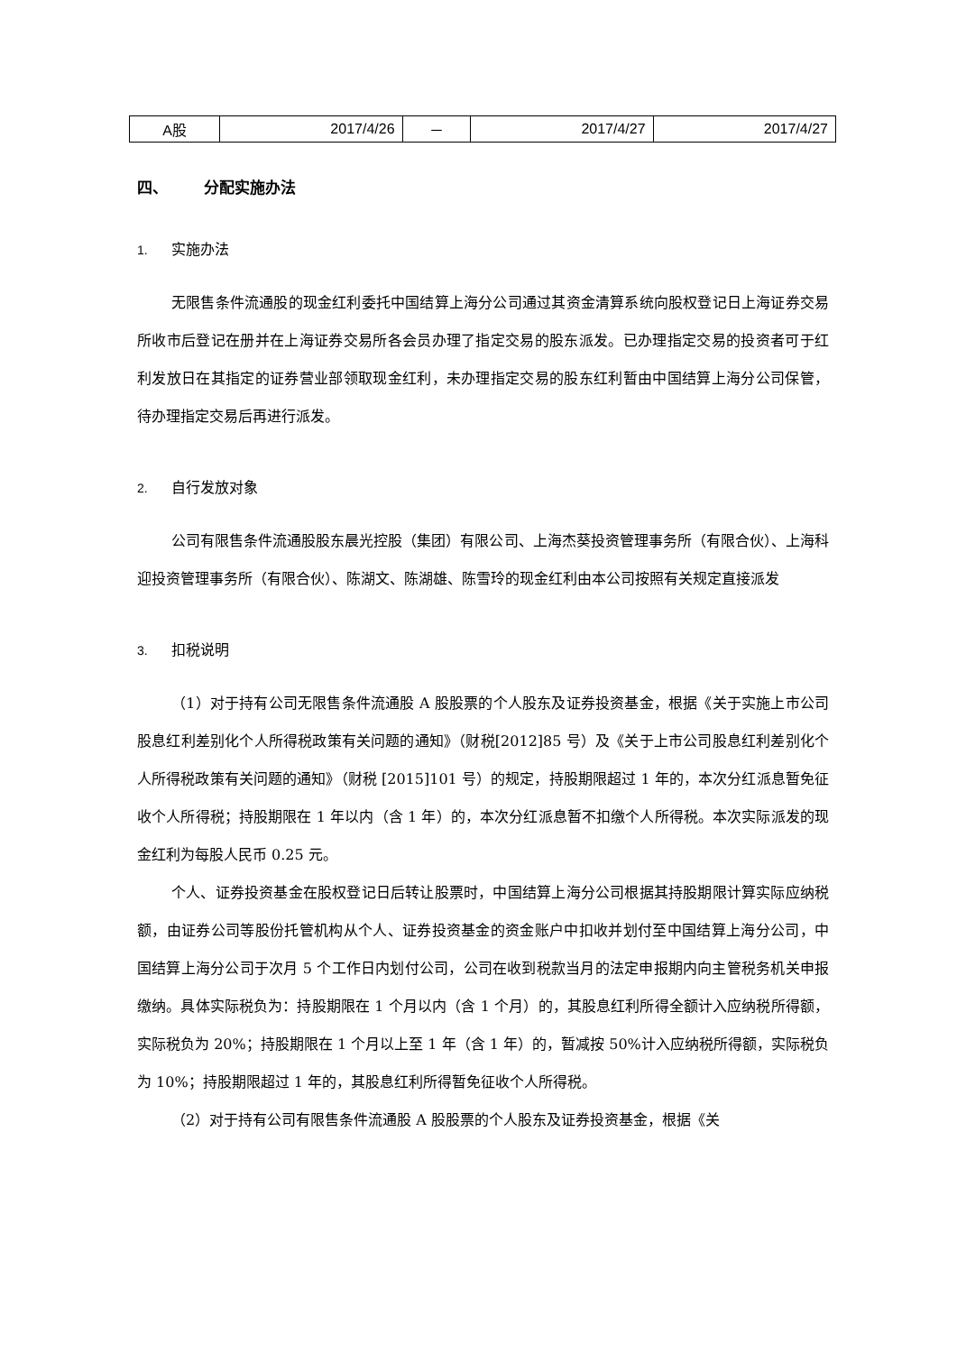| A股 | 2017/4/26 | － | 2017/4/27 | 2017/4/27 |
四、 分配实施办法
1. 实施办法
无限售条件流通股的现金红利委托中国结算上海分公司通过其资金清算系统向股权登记日上海证券交易所收市后登记在册并在上海证券交易所各会员办理了指定交易的股东派发。已办理指定交易的投资者可于红利发放日在其指定的证券营业部领取现金红利，未办理指定交易的股东红利暂由中国结算上海分公司保管，待办理指定交易后再进行派发。
2. 自行发放对象
公司有限售条件流通股股东晨光控股（集团）有限公司、上海杰葵投资管理事务所（有限合伙）、上海科迎投资管理事务所（有限合伙）、陈湖文、陈湖雄、陈雪玲的现金红利由本公司按照有关规定直接派发
3. 扣税说明
（1）对于持有公司无限售条件流通股 A 股股票的个人股东及证券投资基金，根据《关于实施上市公司股息红利差别化个人所得税政策有关问题的通知》（财税[2012]85 号）及《关于上市公司股息红利差别化个人所得税政策有关问题的通知》（财税 [2015]101 号）的规定，持股期限超过 1 年的，本次分红派息暂免征收个人所得税；持股期限在 1 年以内（含 1 年）的，本次分红派息暂不扣缴个人所得税。本次实际派发的现金红利为每股人民币 0.25 元。
个人、证券投资基金在股权登记日后转让股票时，中国结算上海分公司根据其持股期限计算实际应纳税额，由证券公司等股份托管机构从个人、证券投资基金的资金账户中扣收并划付至中国结算上海分公司，中国结算上海分公司于次月 5 个工作日内划付公司，公司在收到税款当月的法定申报期内向主管税务机关申报缴纳。具体实际税负为：持股期限在 1 个月以内（含 1 个月）的，其股息红利所得全额计入应纳税所得额，实际税负为 20%；持股期限在 1 个月以上至 1 年（含 1 年）的，暂减按 50%计入应纳税所得额，实际税负为 10%；持股期限超过 1 年的，其股息红利所得暂免征收个人所得税。
（2）对于持有公司有限售条件流通股 A 股股票的个人股东及证券投资基金，根据《关